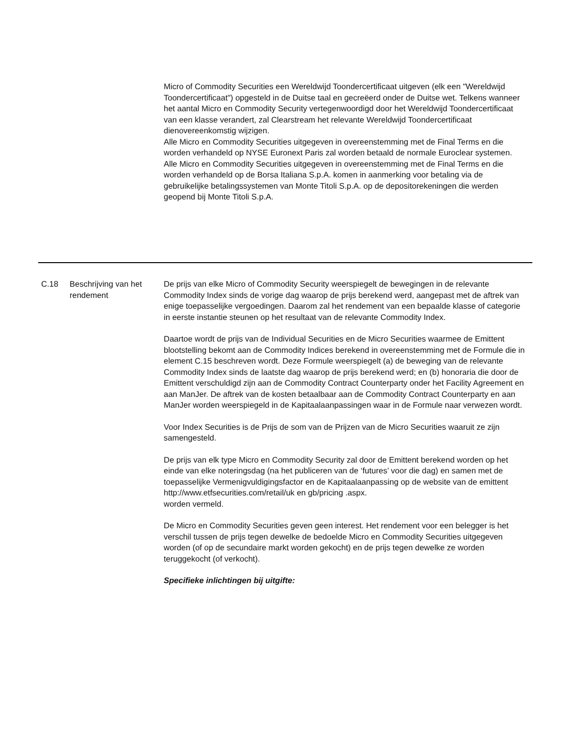Micro of Commodity Securities een Wereldwijd Toondercertificaat uitgeven (elk een "Wereldwijd Toondercertificaat") opgesteld in de Duitse taal en gecreëerd onder de Duitse wet. Telkens wanneer het aantal Micro en Commodity Security vertegenwoordigd door het Wereldwijd Toondercertificaat van een klasse verandert, zal Clearstream het relevante Wereldwijd Toondercertificaat dienovereenkomstig wijzigen.
Alle Micro en Commodity Securities uitgegeven in overeenstemming met de Final Terms en die worden verhandeld op NYSE Euronext Paris zal worden betaald de normale Euroclear systemen.
Alle Micro en Commodity Securities uitgegeven in overeenstemming met de Final Terms en die worden verhandeld op de Borsa Italiana S.p.A. komen in aanmerking voor betaling via de gebruikelijke betalingssystemen van Monte Titoli S.p.A. op de depositorekeningen die werden geopend bij Monte Titoli S.p.A.
C.18 Beschrijving van het rendement
De prijs van elke Micro of Commodity Security weerspiegelt de bewegingen in de relevante Commodity Index sinds de vorige dag waarop de prijs berekend werd, aangepast met de aftrek van enige toepasselijke vergoedingen. Daarom zal het rendement van een bepaalde klasse of categorie in eerste instantie steunen op het resultaat van de relevante Commodity Index.
Daartoe wordt de prijs van de Individual Securities en de Micro Securities waarmee de Emittent blootstelling bekomt aan de Commodity Indices berekend in overeenstemming met de Formule die in element C.15 beschreven wordt. Deze Formule weerspiegelt (a) de beweging van de relevante Commodity Index sinds de laatste dag waarop de prijs berekend werd; en (b) honoraria die door de Emittent verschuldigd zijn aan de Commodity Contract Counterparty onder het Facility Agreement en aan ManJer. De aftrek van de kosten betaalbaar aan de Commodity Contract Counterparty en aan ManJer worden weerspiegeld in de Kapitaalaanpassingen waar in de Formule naar verwezen wordt.
Voor Index Securities is de Prijs de som van de Prijzen van de Micro Securities waaruit ze zijn samengesteld.
De prijs van elk type Micro en Commodity Security zal door de Emittent berekend worden op het einde van elke noteringsdag (na het publiceren van de ‘futures’ voor die dag) en samen met de toepasselijke Vermenigvuldigingsfactor en de Kapitaalaanpassing op de website van de emittent
http://www.etfsecurities.com/retail/uk en gb/pricing .aspx.
worden vermeld.
De Micro en Commodity Securities geven geen interest. Het rendement voor een belegger is het verschil tussen de prijs tegen dewelke de bedoelde Micro en Commodity Securities uitgegeven worden (of op de secundaire markt worden gekocht) en de prijs tegen dewelke ze worden teruggekocht (of verkocht).
Specifieke inlichtingen bij uitgifte: